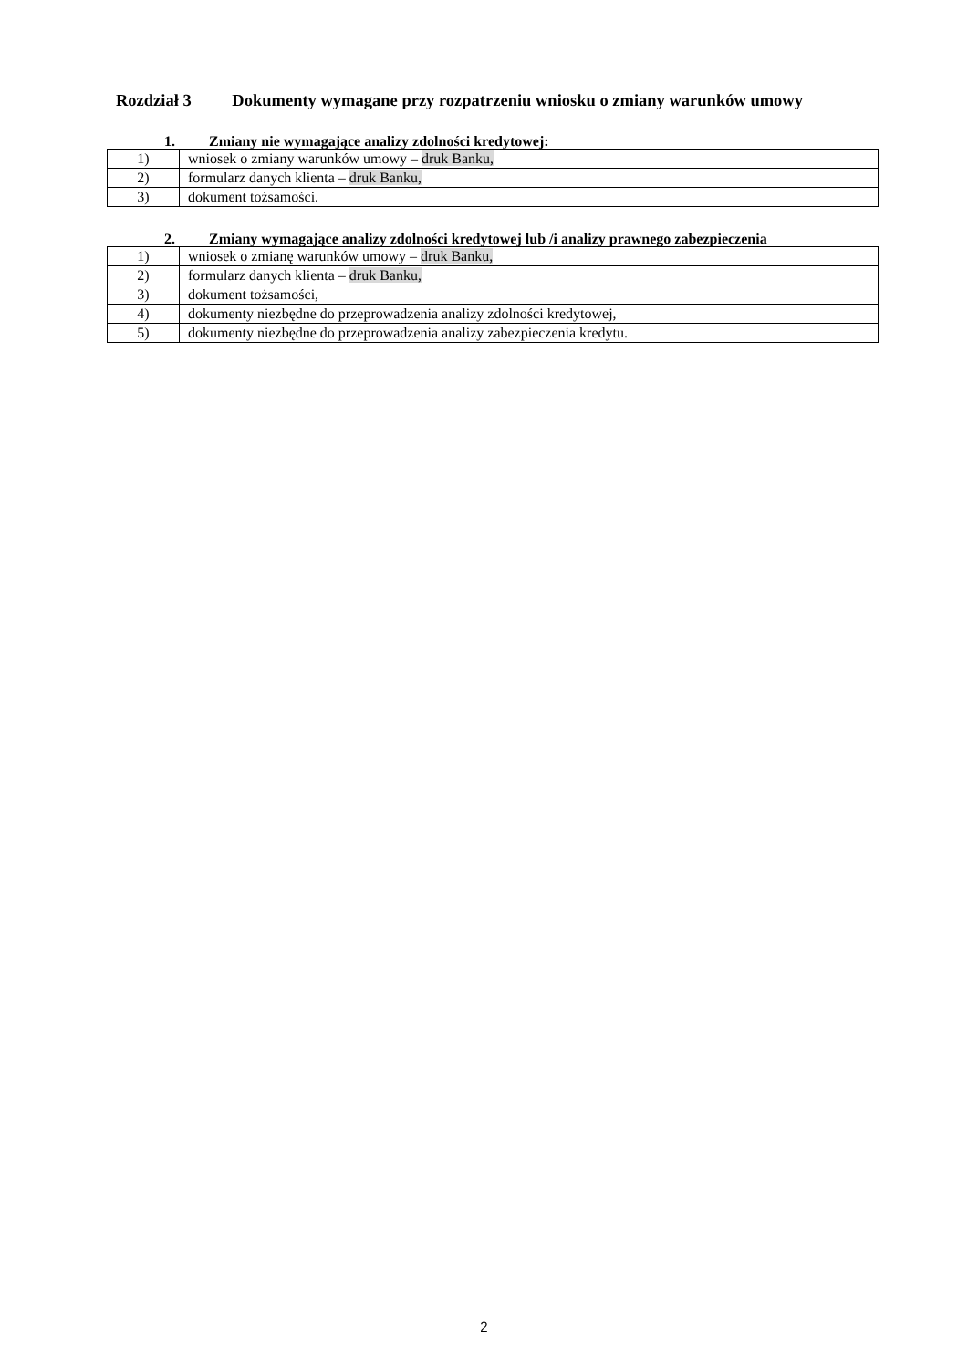Rozdział 3 Dokumenty wymagane przy rozpatrzeniu wniosku o zmiany warunków umowy
1. Zmiany nie wymagające analizy zdolności kredytowej:
| 1) | wniosek o zmiany warunków umowy – druk Banku, |
| 2) | formularz danych klienta – druk Banku, |
| 3) | dokument tożsamości. |
2. Zmiany wymagające analizy zdolności kredytowej lub /i analizy prawnego zabezpieczenia
| 1) | wniosek o zmianę warunków umowy – druk Banku, |
| 2) | formularz danych klienta – druk Banku, |
| 3) | dokument tożsamości, |
| 4) | dokumenty niezbędne do przeprowadzenia analizy zdolności kredytowej, |
| 5) | dokumenty niezbędne do przeprowadzenia analizy zabezpieczenia kredytu. |
2